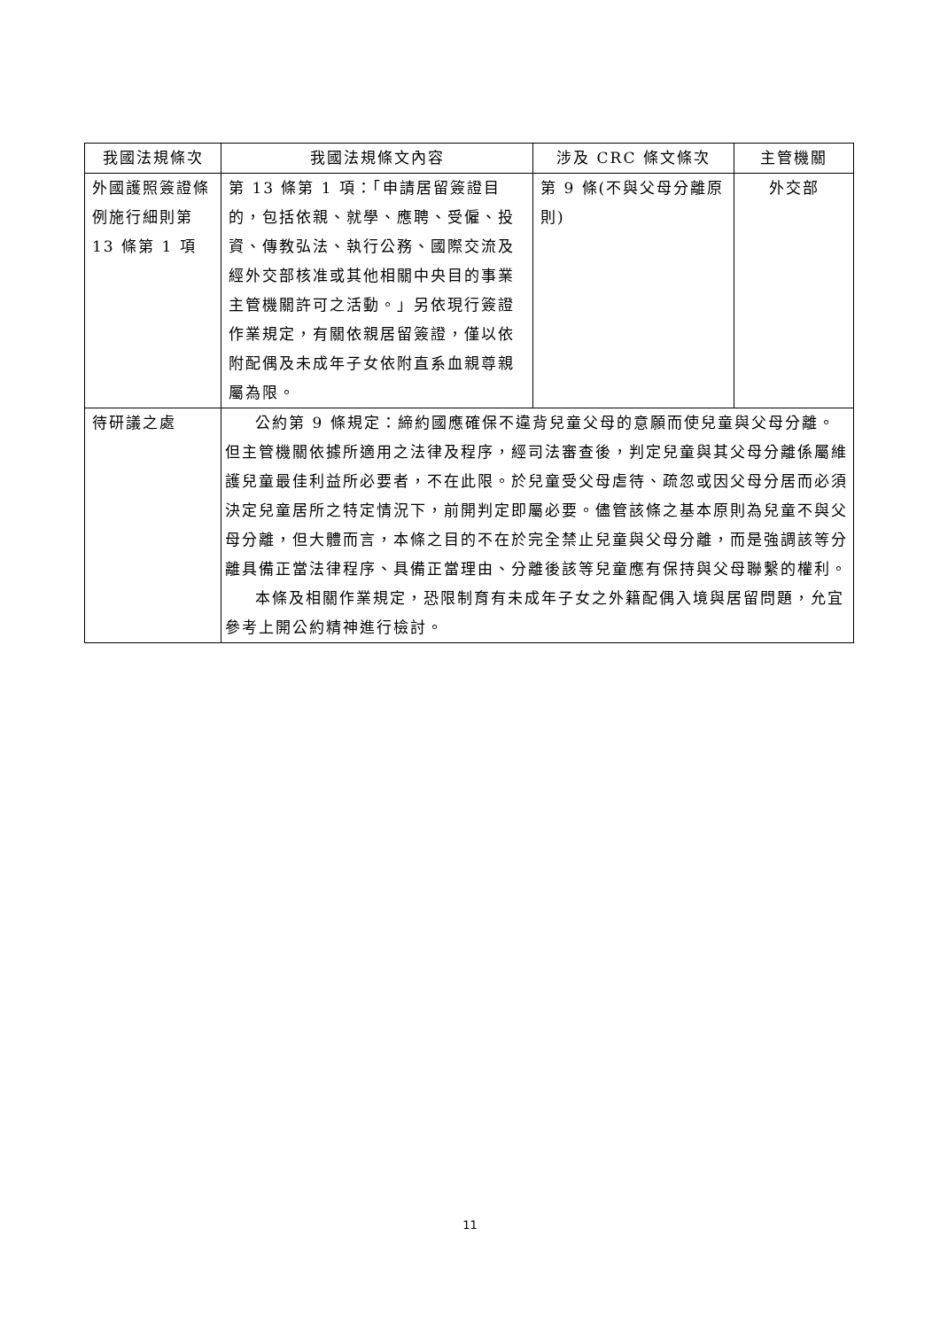| 我國法規條次 | 我國法規條文內容 | 涉及 CRC 條文條次 | 主管機關 |
| --- | --- | --- | --- |
| 外國護照簽證條例施行細則第 13 條第 1 項 | 第 13 條第 1 項：「申請居留簽證目的，包括依親、就學、應聘、受僱、投資、傳教弘法、執行公務、國際交流及經外交部核准或其他相關中央目的事業主管機關許可之活動。」另依現行簽證作業規定，有關依親居留簽證，僅以依附配偶及未成年子女依附直系血親尊親屬為限。 | 第 9 條(不與父母分離原則) | 外交部 |
| 待研議之處 | 公約第 9 條規定：締約國應確保不違背兒童父母的意願而使兒童與父母分離。但主管機關依據所適用之法律及程序，經司法審查後，判定兒童與其父母分離係屬維護兒童最佳利益所必要者，不在此限。於兒童受父母虐待、疏忽或因父母分居而必須決定兒童居所之特定情況下，前開判定即屬必要。儘管該條之基本原則為兒童不與父母分離，但大體而言，本條之目的不在於完全禁止兒童與父母分離，而是強調該等分離具備正當法律程序、具備正當理由、分離後該等兒童應有保持與父母聯繫的權利。 本條及相關作業規定，恐限制育有未成年子女之外籍配偶入境與居留問題，允宜參考上開公約精神進行檢討。 | | |
11